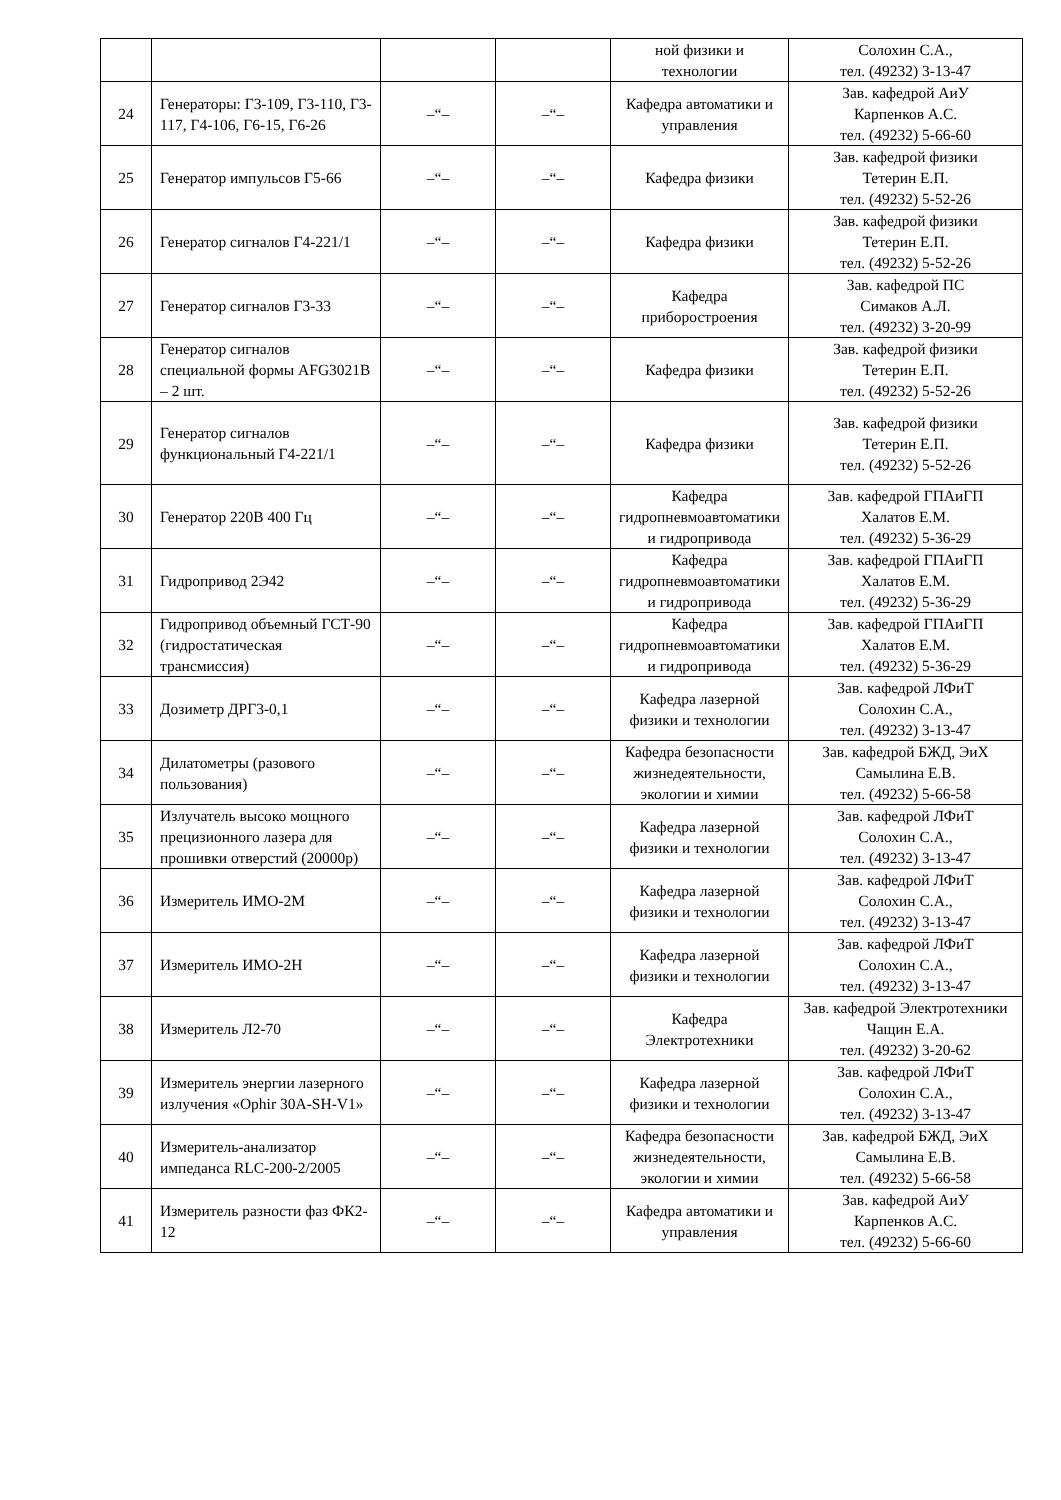| | | | | ной физики и технологии | Солохин С.А., тел. (49232) 3-13-47 |
| 24 | Генераторы: Г3-109, Г3-110, Г3-117, Г4-106, Г6-15, Г6-26 | –“– | –“– | Кафедра автоматики и управления | Зав. кафедрой АиУ Карпенков А.С. тел. (49232) 5-66-60 |
| 25 | Генератор импульсов Г5-66 | –“– | –“– | Кафедра физики | Зав. кафедрой физики Тетерин Е.П. тел. (49232) 5-52-26 |
| 26 | Генератор сигналов Г4-221/1 | –“– | –“– | Кафедра физики | Зав. кафедрой физики Тетерин Е.П. тел. (49232) 5-52-26 |
| 27 | Генератор сигналов Г3-33 | –“– | –“– | Кафедра приборостроения | Зав. кафедрой ПС Симаков А.Л. тел. (49232) 3-20-99 |
| 28 | Генератор сигналов специальной формы AFG3021B – 2 шт. | –“– | –“– | Кафедра физики | Зав. кафедрой физики Тетерин Е.П. тел. (49232) 5-52-26 |
| 29 | Генератор сигналов функциональный Г4-221/1 | –“– | –“– | Кафедра физики | Зав. кафедрой физики Тетерин Е.П. тел. (49232) 5-52-26 |
| 30 | Генератор 220В 400 Гц | –“– | –“– | Кафедра гидропневмоавтоматики и гидропривода | Зав. кафедрой ГПАиГП Халатов Е.М. тел. (49232) 5-36-29 |
| 31 | Гидропривод 2Э42 | –“– | –“– | Кафедра гидропневмоавтоматики и гидропривода | Зав. кафедрой ГПАиГП Халатов Е.М. тел. (49232) 5-36-29 |
| 32 | Гидропривод объемный ГСТ-90 (гидростатическая трансмиссия) | –“– | –“– | Кафедра гидропневмоавтоматики и гидропривода | Зав. кафедрой ГПАиГП Халатов Е.М. тел. (49232) 5-36-29 |
| 33 | Дозиметр ДРГ3-0,1 | –“– | –“– | Кафедра лазерной физики и технологии | Зав. кафедрой ЛФиТ Солохин С.А., тел. (49232) 3-13-47 |
| 34 | Дилатометры (разового пользования) | –“– | –“– | Кафедра безопасности жизнедеятельности, экологии и химии | Зав. кафедрой БЖД, ЭиХ Самылина Е.В. тел. (49232) 5-66-58 |
| 35 | Излучатель высоко мощного прецизионного лазера для прошивки отверстий (20000р) | –“– | –“– | Кафедра лазерной физики и технологии | Зав. кафедрой ЛФиТ Солохин С.А., тел. (49232) 3-13-47 |
| 36 | Измеритель ИМО-2М | –“– | –“– | Кафедра лазерной физики и технологии | Зав. кафедрой ЛФиТ Солохин С.А., тел. (49232) 3-13-47 |
| 37 | Измеритель ИМО-2Н | –“– | –“– | Кафедра лазерной физики и технологии | Зав. кафедрой ЛФиТ Солохин С.А., тел. (49232) 3-13-47 |
| 38 | Измеритель Л2-70 | –“– | –“– | Кафедра Электротехники | Зав. кафедрой Электротехники Чащин Е.А. тел. (49232) 3-20-62 |
| 39 | Измеритель энергии лазерного излучения «Ophir 30A-SH-V1» | –“– | –“– | Кафедра лазерной физики и технологии | Зав. кафедрой ЛФиТ Солохин С.А., тел. (49232) 3-13-47 |
| 40 | Измеритель-анализатор импеданса RLC-200-2/2005 | –“– | –“– | Кафедра безопасности жизнедеятельности, экологии и химии | Зав. кафедрой БЖД, ЭиХ Самылина Е.В. тел. (49232) 5-66-58 |
| 41 | Измеритель разности фаз ФК2-12 | –“– | –“– | Кафедра автоматики и управления | Зав. кафедрой АиУ Карпенков А.С. тел. (49232) 5-66-60 |